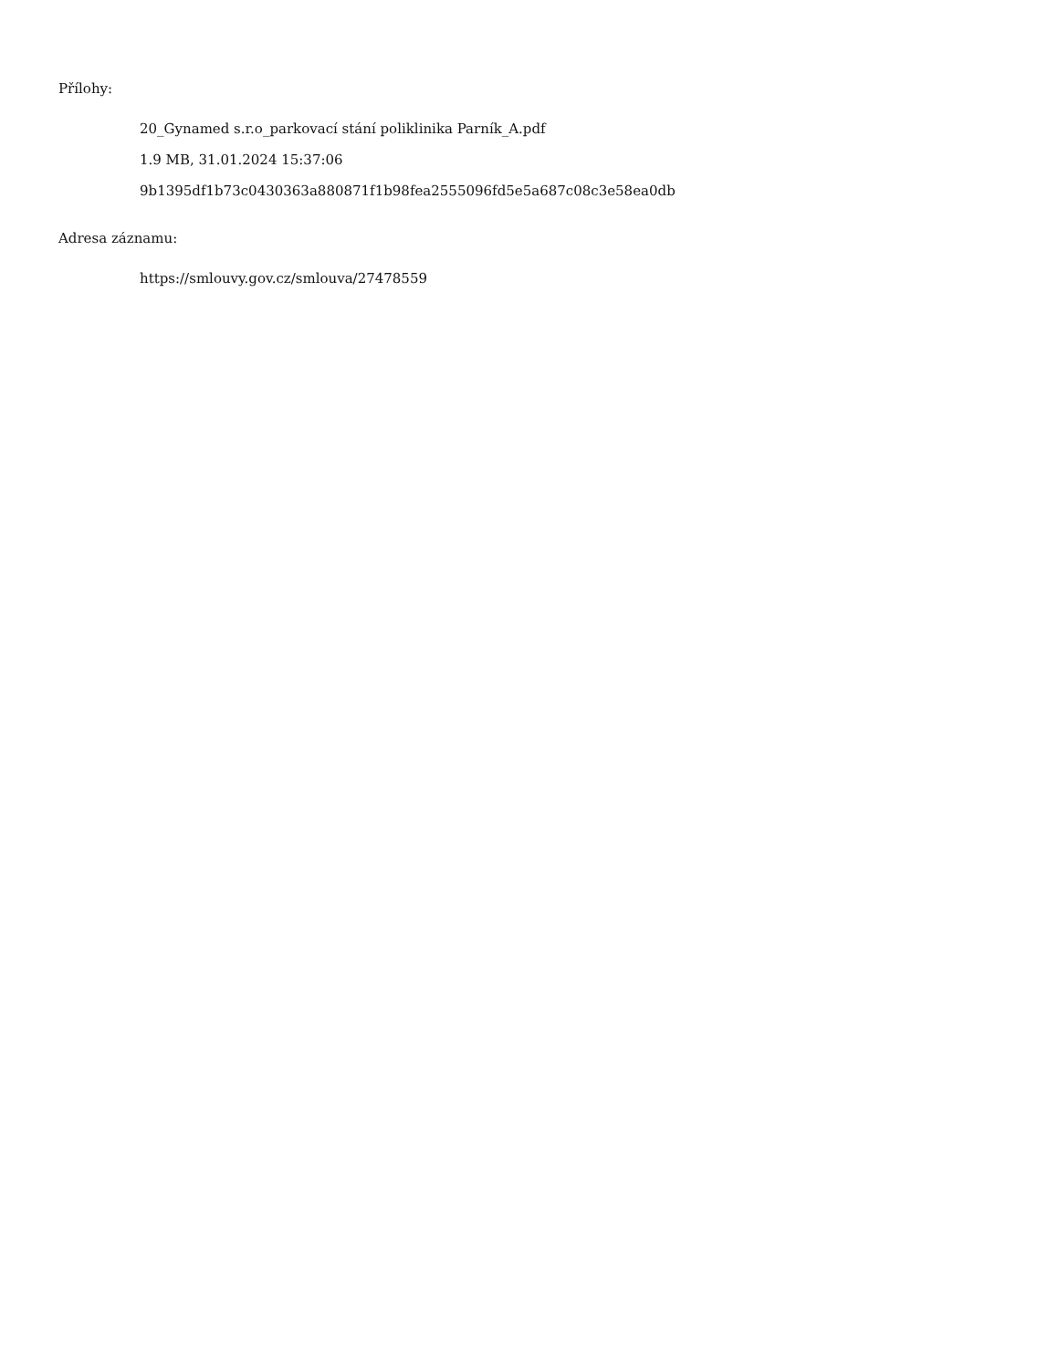Přílohy:
20_Gynamed s.r.o_parkovací stání poliklinika Parník_A.pdf
1.9 MB, 31.01.2024 15:37:06
9b1395df1b73c0430363a880871f1b98fea2555096fd5e5a687c08c3e58ea0db
Adresa záznamu:
https://smlouvy.gov.cz/smlouva/27478559